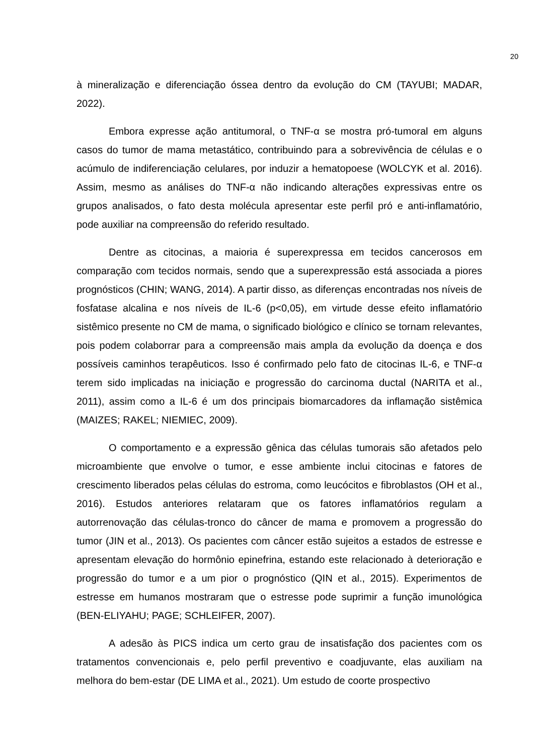20
à mineralização e diferenciação óssea dentro da evolução do CM (TAYUBI; MADAR, 2022).
Embora expresse ação antitumoral, o TNF-α se mostra pró-tumoral em alguns casos do tumor de mama metastático, contribuindo para a sobrevivência de células e o acúmulo de indiferenciação celulares, por induzir a hematopoese (WOLCYK et al. 2016). Assim, mesmo as análises do TNF-α não indicando alterações expressivas entre os grupos analisados, o fato desta molécula apresentar este perfil pró e anti-inflamatório, pode auxiliar na compreensão do referido resultado.
Dentre as citocinas, a maioria é superexpressa em tecidos cancerosos em comparação com tecidos normais, sendo que a superexpressão está associada a piores prognósticos (CHIN; WANG, 2014). A partir disso, as diferenças encontradas nos níveis de fosfatase alcalina e nos níveis de IL-6 (p<0,05), em virtude desse efeito inflamatório sistêmico presente no CM de mama, o significado biológico e clínico se tornam relevantes, pois podem colaborrar para a compreensão mais ampla da evolução da doença e dos possíveis caminhos terapêuticos. Isso é confirmado pelo fato de citocinas IL-6, e TNF-α terem sido implicadas na iniciação e progressão do carcinoma ductal (NARITA et al., 2011), assim como a IL-6 é um dos principais biomarcadores da inflamação sistêmica (MAIZES; RAKEL; NIEMIEC, 2009).
O comportamento e a expressão gênica das células tumorais são afetados pelo microambiente que envolve o tumor, e esse ambiente inclui citocinas e fatores de crescimento liberados pelas células do estroma, como leucócitos e fibroblastos (OH et al., 2016). Estudos anteriores relataram que os fatores inflamatórios regulam a autorrenovação das células-tronco do câncer de mama e promovem a progressão do tumor (JIN et al., 2013). Os pacientes com câncer estão sujeitos a estados de estresse e apresentam elevação do hormônio epinefrina, estando este relacionado à deterioração e progressão do tumor e a um pior o prognóstico (QIN et al., 2015). Experimentos de estresse em humanos mostraram que o estresse pode suprimir a função imunológica (BEN-ELIYAHU; PAGE; SCHLEIFER, 2007).
A adesão às PICS indica um certo grau de insatisfação dos pacientes com os tratamentos convencionais e, pelo perfil preventivo e coadjuvante, elas auxiliam na melhora do bem-estar (DE LIMA et al., 2021). Um estudo de coorte prospectivo